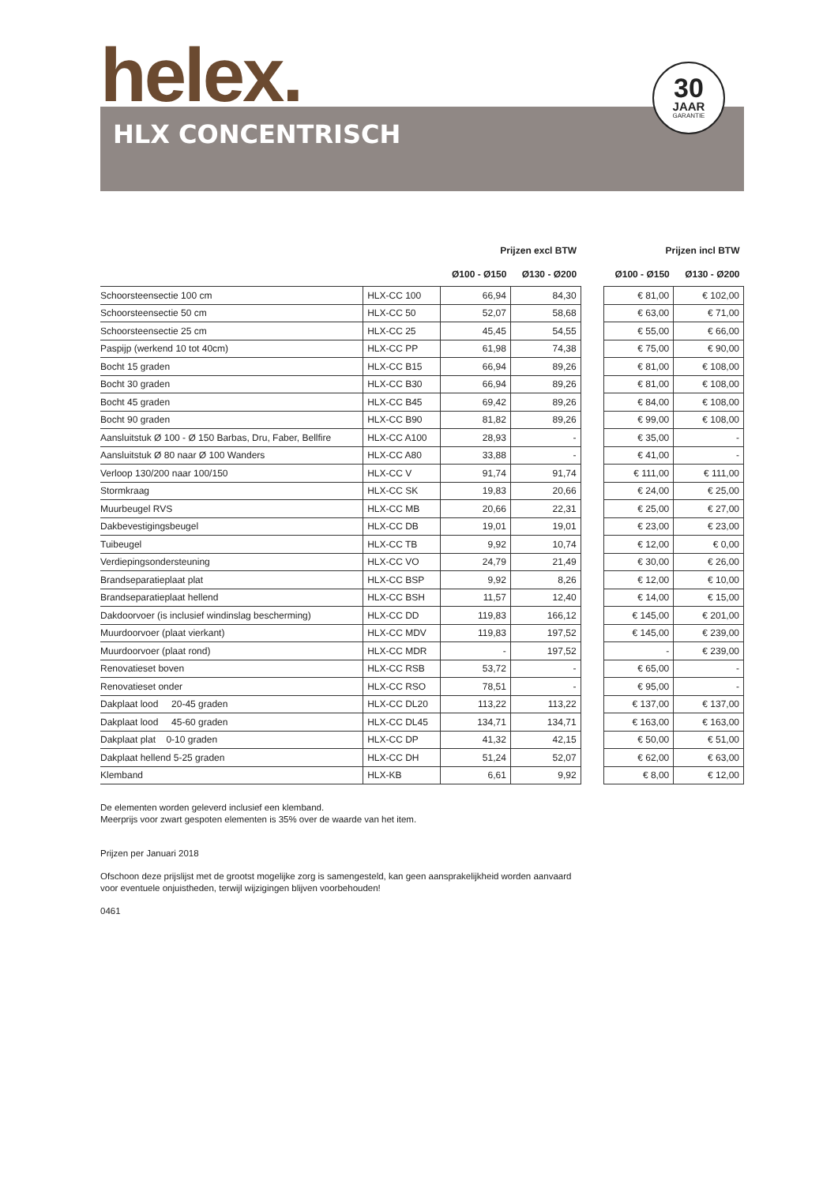helex.
30
JAAR
GARANTIE
HLX CONCENTRISCH
| | | Prijzen excl BTW | | | Prijzen incl BTW | |
| --- | --- | --- | --- | --- | --- | --- |
| | | Ø100 - Ø150 | Ø130 - Ø200 | | Ø100 - Ø150 | Ø130 - Ø200 |
| Schoorsteensectie 100 cm | HLX-CC 100 | 66,94 | 84,30 | | € 81,00 | € 102,00 |
| Schoorsteensectie 50 cm | HLX-CC 50 | 52,07 | 58,68 | | € 63,00 | € 71,00 |
| Schoorsteensectie 25 cm | HLX-CC 25 | 45,45 | 54,55 | | € 55,00 | € 66,00 |
| Paspijp (werkend 10 tot 40cm) | HLX-CC PP | 61,98 | 74,38 | | € 75,00 | € 90,00 |
| Bocht 15 graden | HLX-CC B15 | 66,94 | 89,26 | | € 81,00 | € 108,00 |
| Bocht 30 graden | HLX-CC B30 | 66,94 | 89,26 | | € 81,00 | € 108,00 |
| Bocht 45 graden | HLX-CC B45 | 69,42 | 89,26 | | € 84,00 | € 108,00 |
| Bocht 90 graden | HLX-CC B90 | 81,82 | 89,26 | | € 99,00 | € 108,00 |
| Aansluitstuk Ø 100 - Ø 150 Barbas, Dru, Faber, Bellfire | HLX-CC A100 | 28,93 | - | | € 35,00 | - |
| Aansluitstuk Ø 80 naar Ø 100 Wanders | HLX-CC A80 | 33,88 | - | | € 41,00 | - |
| Verloop 130/200 naar 100/150 | HLX-CC V | 91,74 | 91,74 | | € 111,00 | € 111,00 |
| Stormkraag | HLX-CC SK | 19,83 | 20,66 | | € 24,00 | € 25,00 |
| Muurbeugel RVS | HLX-CC MB | 20,66 | 22,31 | | € 25,00 | € 27,00 |
| Dakbevestigingsbeugel | HLX-CC DB | 19,01 | 19,01 | | € 23,00 | € 23,00 |
| Tuibeugel | HLX-CC TB | 9,92 | 10,74 | | € 12,00 | € 0,00 |
| Verdiepingsondersteuning | HLX-CC VO | 24,79 | 21,49 | | € 30,00 | € 26,00 |
| Brandseparatieplaat plat | HLX-CC BSP | 9,92 | 8,26 | | € 12,00 | € 10,00 |
| Brandseparatieplaat hellend | HLX-CC BSH | 11,57 | 12,40 | | € 14,00 | € 15,00 |
| Dakdoorvoer (is inclusief windinslag bescherming) | HLX-CC DD | 119,83 | 166,12 | | € 145,00 | € 201,00 |
| Muurdoorvoer (plaat vierkant) | HLX-CC MDV | 119,83 | 197,52 | | € 145,00 | € 239,00 |
| Muurdoorvoer (plaat rond) | HLX-CC MDR | - | 197,52 | | - | € 239,00 |
| Renovatieset boven | HLX-CC RSB | 53,72 | - | | € 65,00 | - |
| Renovatieset onder | HLX-CC RSO | 78,51 | - | | € 95,00 | - |
| Dakplaat lood 20-45 graden | HLX-CC DL20 | 113,22 | 113,22 | | € 137,00 | € 137,00 |
| Dakplaat lood 45-60 graden | HLX-CC DL45 | 134,71 | 134,71 | | € 163,00 | € 163,00 |
| Dakplaat plat 0-10 graden | HLX-CC DP | 41,32 | 42,15 | | € 50,00 | € 51,00 |
| Dakplaat hellend 5-25 graden | HLX-CC DH | 51,24 | 52,07 | | € 62,00 | € 63,00 |
| Klemband | HLX-KB | 6,61 | 9,92 | | € 8,00 | € 12,00 |
De elementen worden geleverd inclusief een klemband.
Meerprijs voor zwart gespoten elementen is 35% over de waarde van het item.
Prijzen per Januari 2018
Ofschoon deze prijslijst met de grootst mogelijke zorg is samengesteld, kan geen aansprakelijkheid worden aanvaard
voor eventuele onjuistheden, terwijl wijzigingen blijven voorbehouden!
0461